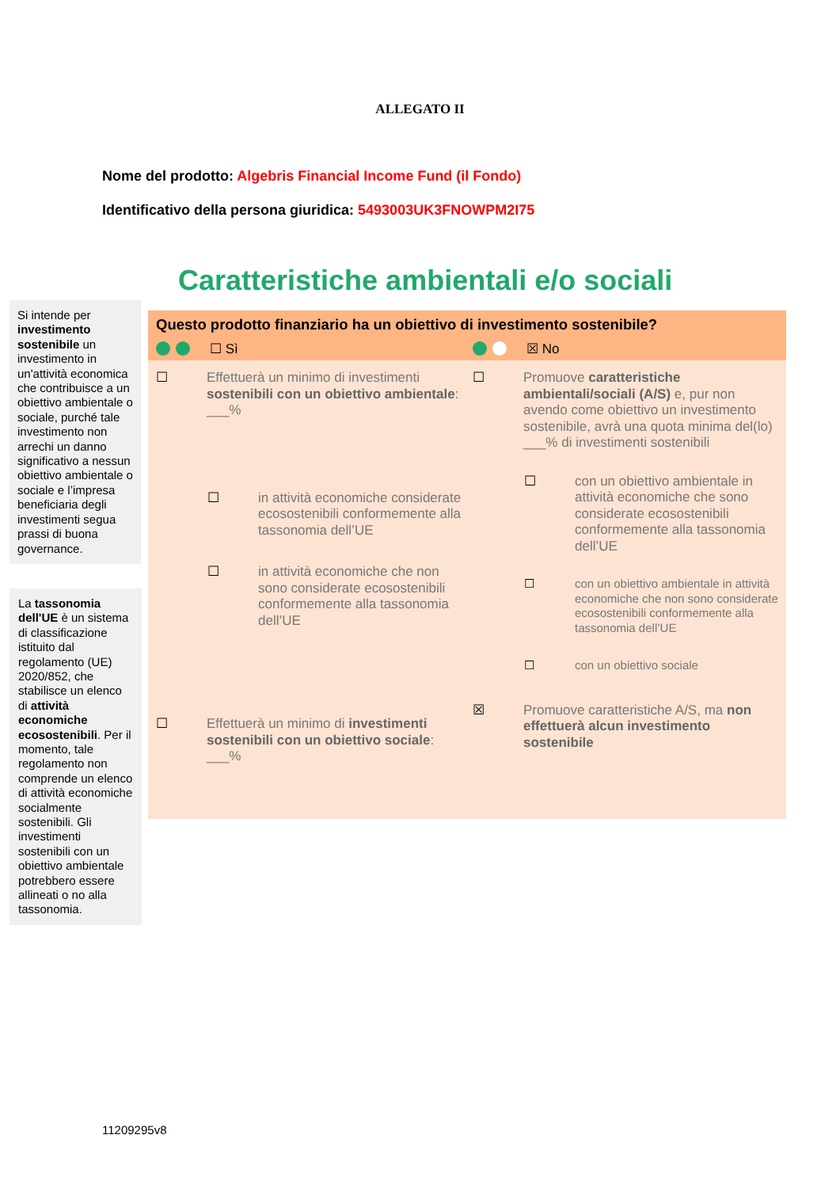ALLEGATO II
Nome del prodotto: Algebris Financial Income Fund (il Fondo)
Identificativo della persona giuridica: 5493003UK3FNOWPM2I75
Si intende per investimento sostenibile un investimento in un'attività economica che contribuisce a un obiettivo ambientale o sociale, purché tale investimento non arrechi un danno significativo a nessun obiettivo ambientale o sociale e l’impresa beneficiaria degli investimenti segua prassi di buona governance.
La tassonomia dell'UE è un sistema di classificazione istituito dal regolamento (UE) 2020/852, che stabilisce un elenco di attività economiche ecosostenibili. Per il momento, tale regolamento non comprende un elenco di attività economiche socialmente sostenibili. Gli investimenti sostenibili con un obiettivo ambientale potrebbero essere allineati o no alla tassonomia.
Caratteristiche ambientali e/o sociali
Questo prodotto finanziario ha un obiettivo di investimento sostenibile?
☐ Sì ☒ No
☐ Effettuerà un minimo di investimenti sostenibili con un obiettivo ambientale: ___%
☐ in attività economiche considerate ecosostenibili conformemente alla tassonomia dell’UE
☐ in attività economiche che non sono considerate ecosostenibili conformemente alla tassonomia dell’UE
☐ Effettuerà un minimo di investimenti sostenibili con un obiettivo sociale: ___%
☐ Promuove caratteristiche ambientali/sociali (A/S) e, pur non avendo come obiettivo un investimento sostenibile, avrà una quota minima del(lo) ___% di investimenti sostenibili
☐ con un obiettivo ambientale in attività economiche che sono considerate ecosostenibili conformemente alla tassonomia dell’UE
☐ con un obiettivo ambientale in attività economiche che non sono considerate ecosostenibili conformemente alla tassonomia dell’UE
☐ con un obiettivo sociale
☒ Promuove caratteristiche A/S, ma non effettuerà alcun investimento sostenibile
11209295v8